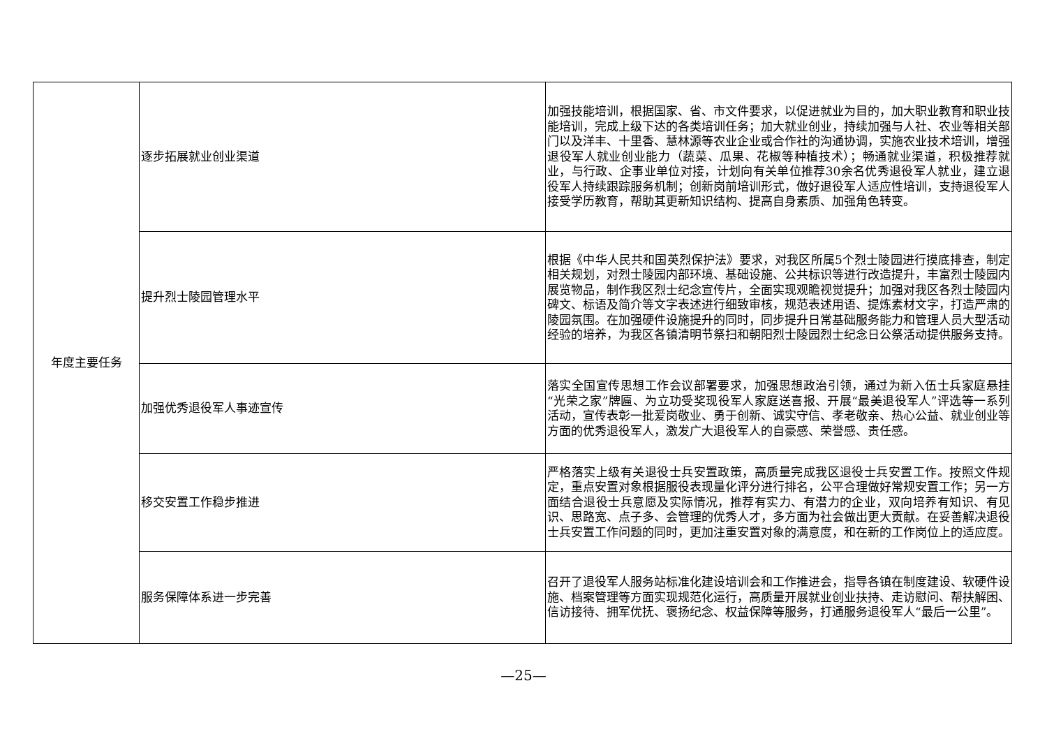| 年度主要任务 | 逐步拓展就业创业渠道 | 加强技能培训，根据国家、省、市文件要求，以促进就业为目的，加大职业教育和职业技能培训，完成上级下达的各类培训任务；加大就业创业，持续加强与人社、农业等相关部门以及洋丰、十里香、慧林源等农业企业或合作社的沟通协调，实施农业技术培训，增强退役军人就业创业能力（蔬菜、瓜果、花椒等种植技术）；畅通就业渠道，积极推荐就业，与行政、企事业单位对接，计划向有关单位推荐30余名优秀退役军人就业，建立退役军人持续跟踪服务机制；创新岗前培训形式，做好退役军人适应性培训，支持退役军人接受学历教育，帮助其更新知识结构、提高自身素质、加强角色转变。 |
| | 提升烈士陵园管理水平 | 根据《中华人民共和国英烈保护法》要求，对我区所属5个烈士陵园进行摸底排查，制定相关规划，对烈士陵园内部环境、基础设施、公共标识等进行改造提升，丰富烈士陵园内展览物品，制作我区烈士纪念宣传片，全面实现观瞻视觉提升；加强对我区各烈士陵园内碑文、标语及简介等文字表述进行细致审核，规范表述用语、提炼素材文字，打造严肃的陵园氛围。在加强硬件设施提升的同时，同步提升日常基础服务能力和管理人员大型活动经验的培养，为我区各镇清明节祭扫和朝阳烈士陵园烈士纪念日公祭活动提供服务支持。 |
| | 加强优秀退役军人事迹宣传 | 落实全国宣传思想工作会议部署要求，加强思想政治引领，通过为新入伍士兵家庭悬挂“光荣之家”牌匾、为立功受奖现役军人家庭送喜报、开展“最美退役军人”评选等一系列活动，宣传表彰一批爱岗敬业、勇于创新、诚实守信、孝老敬亲、热心公益、就业创业等方面的优秀退役军人，激发广大退役军人的自豪感、荣誉感、责任感。 |
| | 移交安置工作稳步推进 | 严格落实上级有关退役士兵安置政策，高质量完成我区退役士兵安置工作。按照文件规定，重点安置对象根据服役表现量化评分进行排名，公平合理做好常规安置工作；另一方面结合退役士兵意愿及实际情况，推荐有实力、有潜力的企业，双向培养有知识、有见识、思路宽、点子多、会管理的优秀人才，多方面为社会做出更大贡献。在妥善解决退役士兵安置工作问题的同时，更加注重安置对象的满意度，和在新的工作岗位上的适应度。 |
| | 服务保障体系进一步完善 | 召开了退役军人服务站标准化建设培训会和工作推进会，指导各镇在制度建设、软硬件设施、档案管理等方面实现规范化运行，高质量开展就业创业扶持、走访慰问、帮扶解困、信访接待、拥军优抚、褒扬纪念、权益保障等服务，打通服务退役军人“最后一公里”。 |
—25—